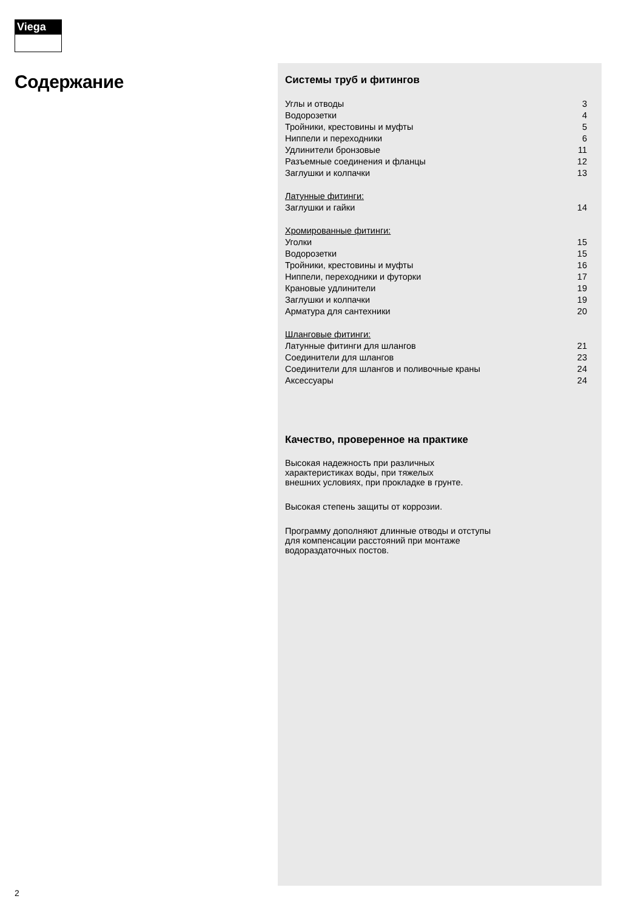Viega
Содержание
Системы труб и фитингов
| Углы и отводы | 3 |
| Водорозетки | 4 |
| Тройники, крестовины и муфты | 5 |
| Ниппели и переходники | 6 |
| Удлинители бронзовые | 11 |
| Разъемные соединения и фланцы | 12 |
| Заглушки и колпачки | 13 |
| Латунные фитинги: | |
| Заглушки и гайки | 14 |
| Хромированные фитинги: | |
| Уголки | 15 |
| Водорозетки | 15 |
| Тройники, крестовины и муфты | 16 |
| Ниппели, переходники и футорки | 17 |
| Крановые удлинители | 19 |
| Заглушки и колпачки | 19 |
| Арматура для сантехники | 20 |
| Шланговые фитинги: | |
| Латунные фитинги для шлангов | 21 |
| Соединители для шлангов | 23 |
| Соединители для шлангов и поливочные краны | 24 |
| Аксессуары | 24 |
Качество, проверенное на практике
Высокая надежность при различных
характеристиках воды, при тяжелых
внешних условиях, при прокладке в грунте.
Высокая степень защиты от коррозии.
Программу дополняют длинные отводы и отступы
для компенсации расстояний при монтаже
водораздаточных постов.
2